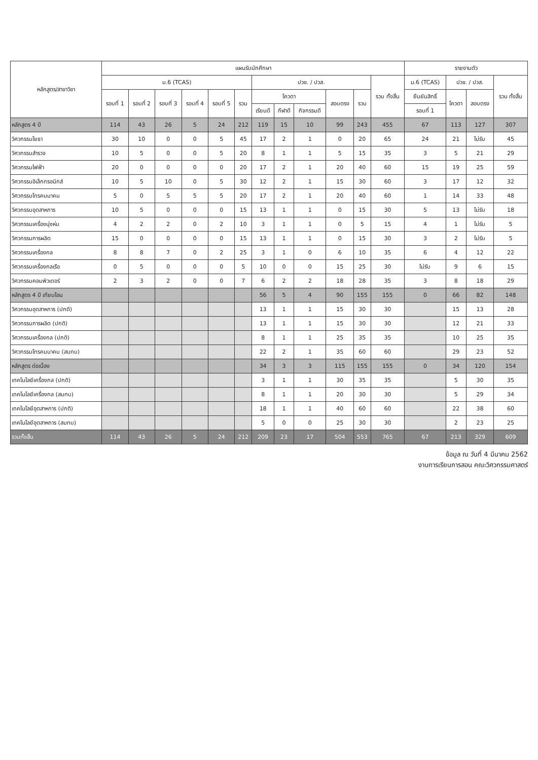| หลักสูตร/สาขาวิชา | แผนรับนักศึกษา | | | | | | | | | | | | รายงานตัว | | | |
| --- | --- | --- | --- | --- | --- | --- | --- | --- | --- | --- | --- | --- | --- | --- | --- | --- |
| | ม.6 (TCAS) | | | | | | ปวช. / ปวส. | | | | | รวม ทั้งสิ้น | ม.6 (TCAS) | ปวช. / ปวส. | | รวม ทั้งสิ้น |
| | รอบที่ 1 | รอบที่ 2 | รอบที่ 3 | รอบที่ 4 | รอบที่ 5 | รวม | โควตา | | | สอบตรง | รวม | | ยืนยันสิทธิ์ | โควตา | สอบตรง | |
| | | | | | | | เรียนดี | กีฬาดี | กิจกรรมดี | | | | รอบที่ 1 | | | |
| หลักสูตร 4 ปี | 114 | 43 | 26 | 5 | 24 | 212 | 119 | 15 | 10 | 99 | 243 | 455 | 67 | 113 | 127 | 307 |
| วิศวกรรมโยธา | 30 | 10 | 0 | 0 | 5 | 45 | 17 | 2 | 1 | 0 | 20 | 65 | 24 | 21 | ไม่รับ | 45 |
| วิศวกรรมสำรวจ | 10 | 5 | 0 | 0 | 5 | 20 | 8 | 1 | 1 | 5 | 15 | 35 | 3 | 5 | 21 | 29 |
| วิศวกรรมไฟฟ้า | 20 | 0 | 0 | 0 | 0 | 20 | 17 | 2 | 1 | 20 | 40 | 60 | 15 | 19 | 25 | 59 |
| วิศวกรรมอิเล็กทรอนิกส์ | 10 | 5 | 10 | 0 | 5 | 30 | 12 | 2 | 1 | 15 | 30 | 60 | 3 | 17 | 12 | 32 |
| วิศวกรรมโทรคมนาคม | 5 | 0 | 5 | 5 | 5 | 20 | 17 | 2 | 1 | 20 | 40 | 60 | 1 | 14 | 33 | 48 |
| วิศวกรรมอุตสาหการ | 10 | 5 | 0 | 0 | 0 | 15 | 13 | 1 | 1 | 0 | 15 | 30 | 5 | 13 | ไม่รับ | 18 |
| วิศวกรรมเครื่องนุ่งห่ม | 4 | 2 | 2 | 0 | 2 | 10 | 3 | 1 | 1 | 0 | 5 | 15 | 4 | 1 | ไม่รับ | 5 |
| วิศวกรรมการผลิต | 15 | 0 | 0 | 0 | 0 | 15 | 13 | 1 | 1 | 0 | 15 | 30 | 3 | 2 | ไม่รับ | 5 |
| วิศวกรรมเครื่องกล | 8 | 8 | 7 | 0 | 2 | 25 | 3 | 1 | 0 | 6 | 10 | 35 | 6 | 4 | 12 | 22 |
| วิศวกรรมเครื่องกลเรือ | 0 | 5 | 0 | 0 | 0 | 5 | 10 | 0 | 0 | 15 | 25 | 30 | ไม่รับ | 9 | 6 | 15 |
| วิศวกรรมคอมพิวเตอร์ | 2 | 3 | 2 | 0 | 0 | 7 | 6 | 2 | 2 | 18 | 28 | 35 | 3 | 8 | 18 | 29 |
| หลักสูตร 4 ปี เทียบโอน | | | | | | | 56 | 5 | 4 | 90 | 155 | 155 | 0 | 66 | 82 | 148 |
| วิศวกรรมอุตสาหการ (ปกติ) | | | | | | | 13 | 1 | 1 | 15 | 30 | 30 | | 15 | 13 | 28 |
| วิศวกรรมการผลิต (ปกติ) | | | | | | | 13 | 1 | 1 | 15 | 30 | 30 | | 12 | 21 | 33 |
| วิศวกรรมเครื่องกล (ปกติ) | | | | | | | 8 | 1 | 1 | 25 | 35 | 35 | | 10 | 25 | 35 |
| วิศวกรรมโทรคมนาคม (สมทบ) | | | | | | | 22 | 2 | 1 | 35 | 60 | 60 | | 29 | 23 | 52 |
| หลักสูตร ต่อเนื่อง | | | | | | | 34 | 3 | 3 | 115 | 155 | 155 | 0 | 34 | 120 | 154 |
| เทคโนโลยีเครื่องกล (ปกติ) | | | | | | | 3 | 1 | 1 | 30 | 35 | 35 | | 5 | 30 | 35 |
| เทคโนโลยีเครื่องกล (สมทบ) | | | | | | | 8 | 1 | 1 | 20 | 30 | 30 | | 5 | 29 | 34 |
| เทคโนโลยีอุตสาหการ (ปกติ) | | | | | | | 18 | 1 | 1 | 40 | 60 | 60 | | 22 | 38 | 60 |
| เทคโนโลยีอุตสาหการ (สมทบ) | | | | | | | 5 | 0 | 0 | 25 | 30 | 30 | | 2 | 23 | 25 |
| รวมทั้งสิ้น | 114 | 43 | 26 | 5 | 24 | 212 | 209 | 23 | 17 | 504 | 553 | 765 | 67 | 213 | 329 | 609 |
ข้อมูล ณ วันที่ 4 มีนาคม 2562
งานการเรียนการสอน คณะวิศวกรรมศาสตร์